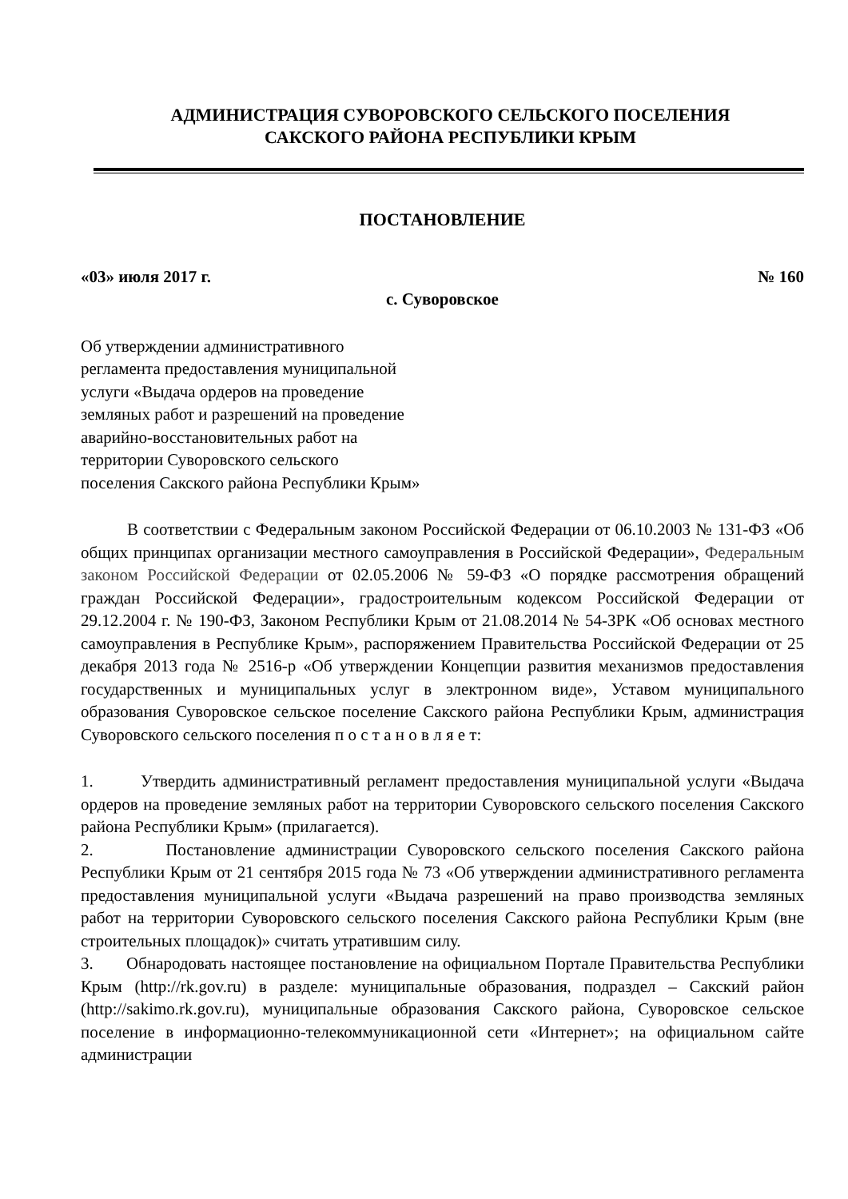АДМИНИСТРАЦИЯ СУВОРОВСКОГО СЕЛЬСКОГО ПОСЕЛЕНИЯ
САКСКОГО РАЙОНА РЕСПУБЛИКИ КРЫМ
ПОСТАНОВЛЕНИЕ
«03» июля 2017 г. № 160
с. Суворовское
Об утверждении административного
регламента предоставления муниципальной
услуги «Выдача ордеров на проведение
земляных работ и разрешений на проведение
аварийно-восстановительных работ на
территории Суворовского сельского
поселения Сакского района Республики Крым»
В соответствии с Федеральным законом Российской Федерации от 06.10.2003 № 131-ФЗ «Об общих принципах организации местного самоуправления в Российской Федерации», Федеральным законом Российской Федерации от 02.05.2006 № 59-ФЗ «О порядке рассмотрения обращений граждан Российской Федерации», градостроительным кодексом Российской Федерации от 29.12.2004 г. № 190-ФЗ, Законом Республики Крым от 21.08.2014 № 54-ЗРК «Об основах местного самоуправления в Республике Крым», распоряжением Правительства Российской Федерации от 25 декабря 2013 года № 2516-р «Об утверждении Концепции развития механизмов предоставления государственных и муниципальных услуг в электронном виде», Уставом муниципального образования Суворовское сельское поселение Сакского района Республики Крым, администрация Суворовского сельского поселения п о с т а н о в л я е т:
1. Утвердить административный регламент предоставления муниципальной услуги «Выдача ордеров на проведение земляных работ на территории Суворовского сельского поселения Сакского района Республики Крым» (прилагается).
2. Постановление администрации Суворовского сельского поселения Сакского района Республики Крым от 21 сентября 2015 года № 73 «Об утверждении административного регламента предоставления муниципальной услуги «Выдача разрешений на право производства земляных работ на территории Суворовского сельского поселения Сакского района Республики Крым (вне строительных площадок)» считать утратившим силу.
3. Обнародовать настоящее постановление на официальном Портале Правительства Республики Крым (http://rk.gov.ru) в разделе: муниципальные образования, подраздел – Сакский район (http://sakimo.rk.gov.ru), муниципальные образования Сакского района, Суворовское сельское поселение в информационно-телекоммуникационной сети «Интернет»; на официальном сайте администрации